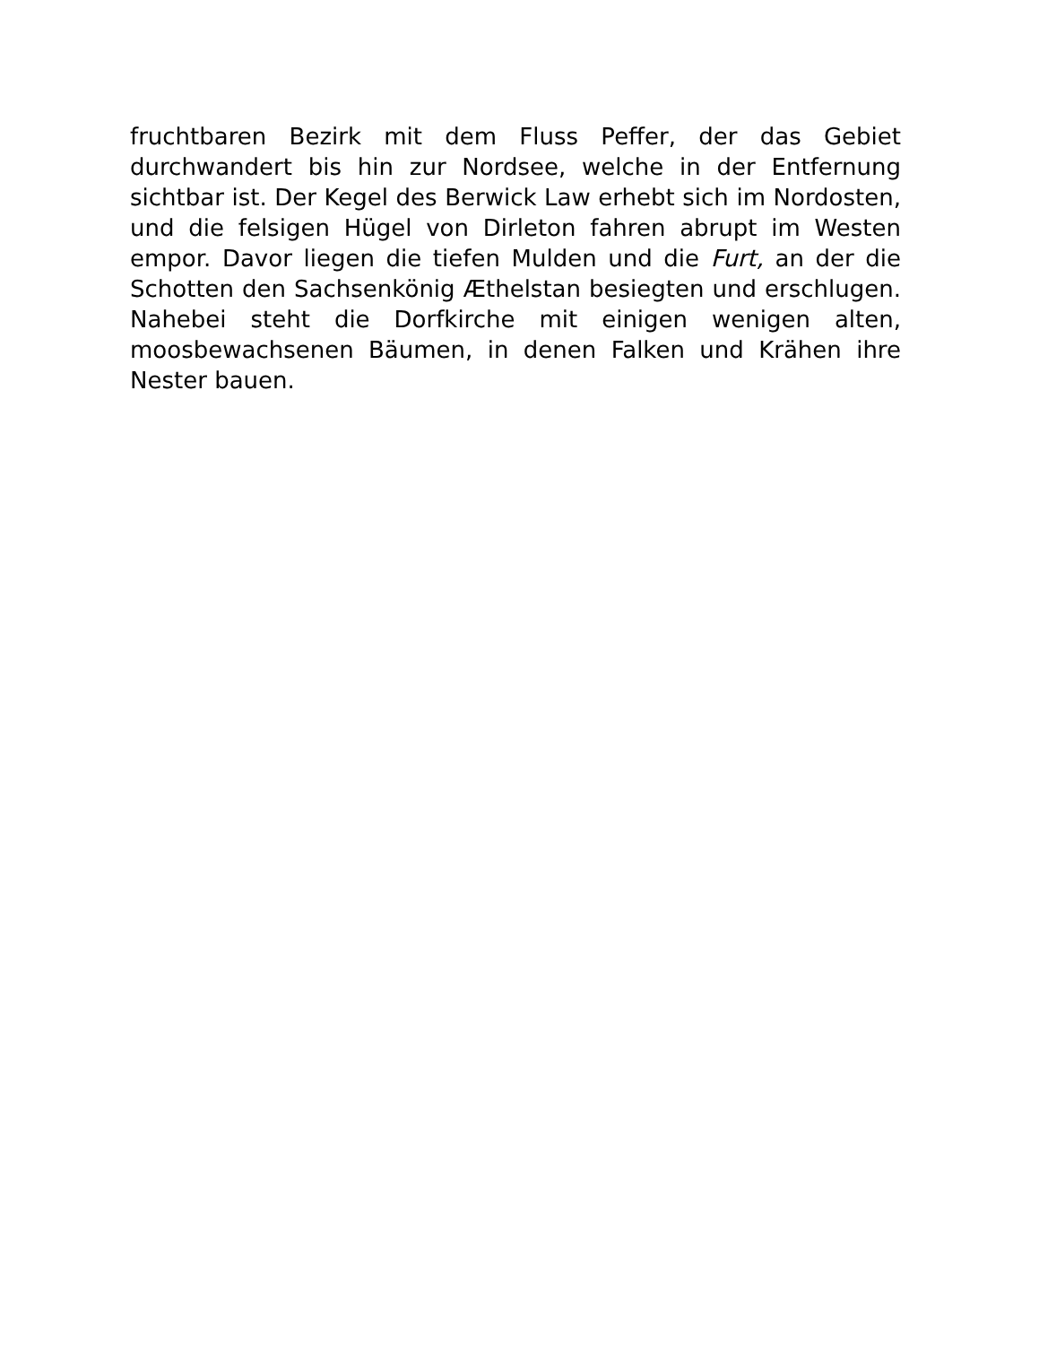fruchtbaren Bezirk mit dem Fluss Peffer, der das Gebiet durchwandert bis hin zur Nordsee, welche in der Entfernung sichtbar ist. Der Kegel des Berwick Law erhebt sich im Nordosten, und die felsigen Hügel von Dirleton fahren abrupt im Westen empor. Davor liegen die tiefen Mulden und die Furt, an der die Schotten den Sachsenkönig Æthelstan besiegten und erschlugen. Nahebei steht die Dorfkirche mit einigen wenigen alten, moosbewachsenen Bäumen, in denen Falken und Krähen ihre Nester bauen.